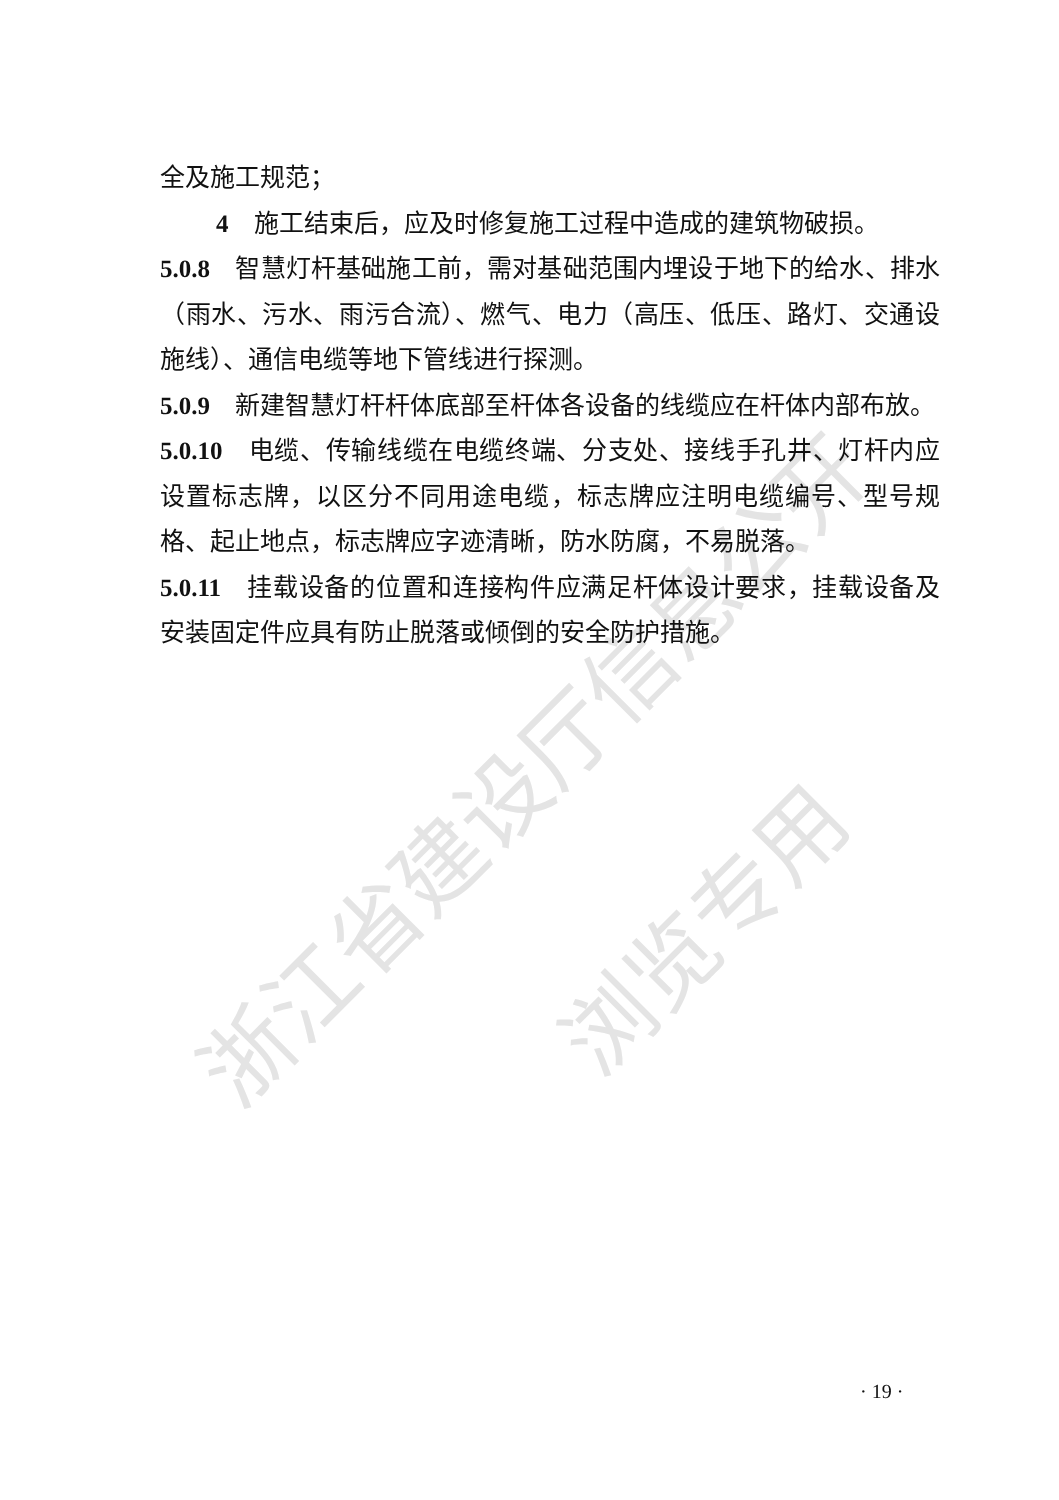浙江省建设厅信息公开
浏览专用
全及施工规范；
4　施工结束后，应及时修复施工过程中造成的建筑物破损。
5.0.8　智慧灯杆基础施工前，需对基础范围内埋设于地下的给水、排水（雨水、污水、雨污合流）、燃气、电力（高压、低压、路灯、交通设施线）、通信电缆等地下管线进行探测。
5.0.9　新建智慧灯杆杆体底部至杆体各设备的线缆应在杆体内部布放。
5.0.10　电缆、传输线缆在电缆终端、分支处、接线手孔井、灯杆内应设置标志牌，以区分不同用途电缆，标志牌应注明电缆编号、型号规格、起止地点，标志牌应字迹清晰，防水防腐，不易脱落。
5.0.11　挂载设备的位置和连接构件应满足杆体设计要求，挂载设备及安装固定件应具有防止脱落或倾倒的安全防护措施。
· 19 ·